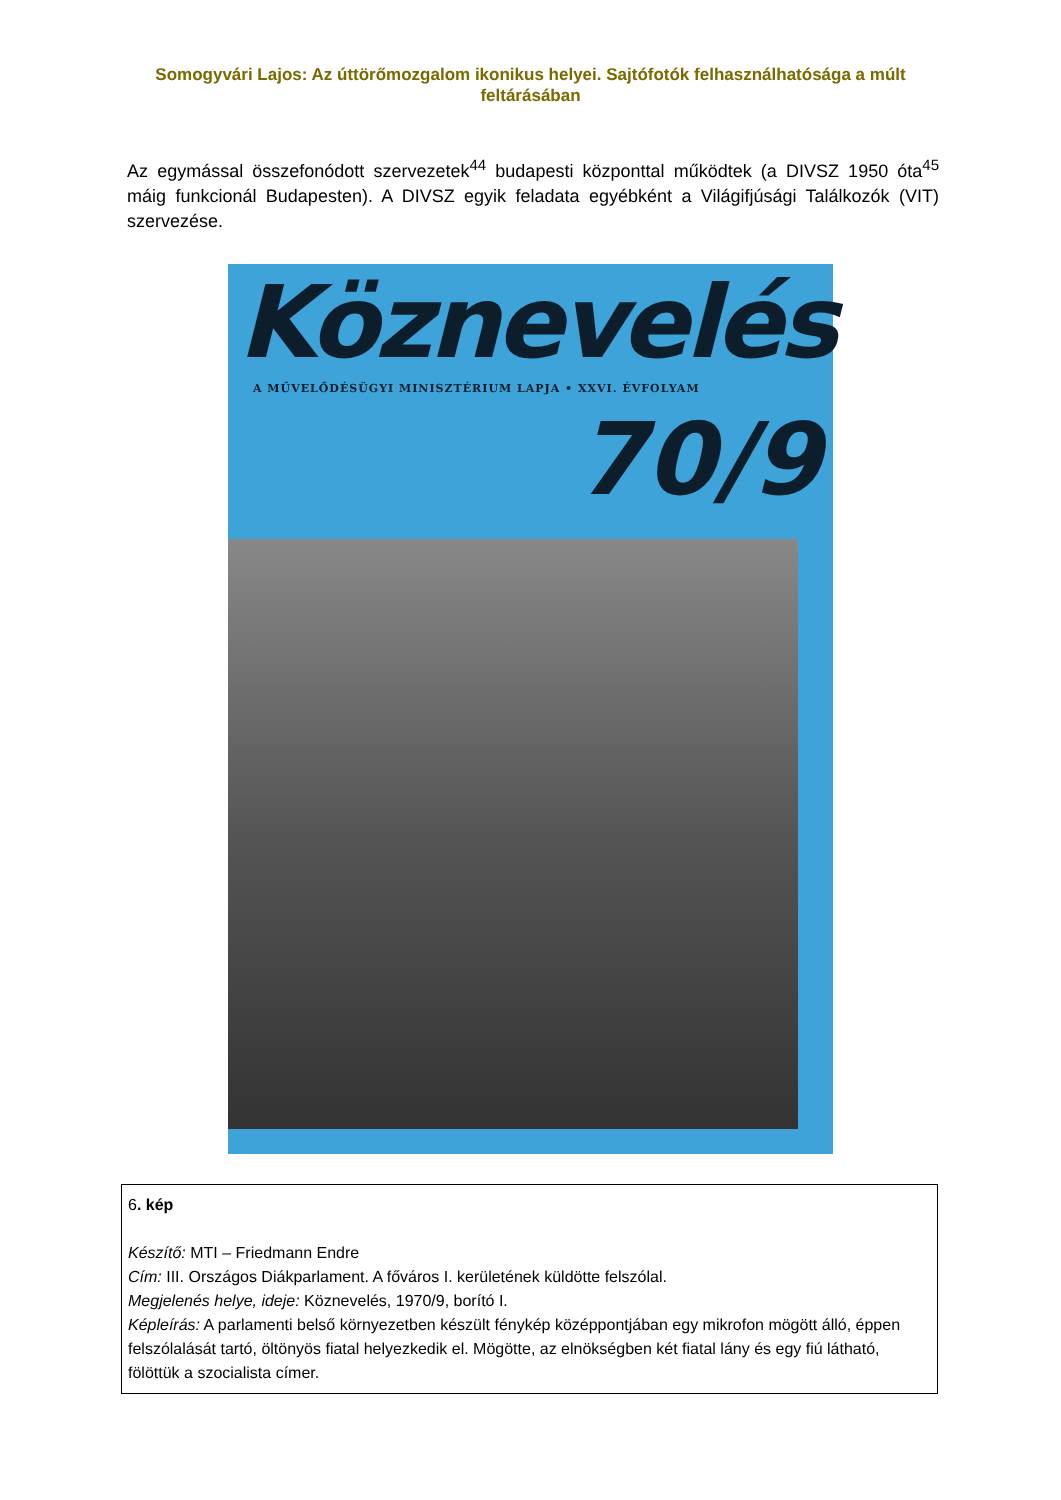Somogyvári Lajos: Az úttörőmozgalom ikonikus helyei. Sajtófotók felhasználhatósága a múlt feltárásában
Az egymással összefonódott szervezetek<sup>44</sup> budapesti központtal működtek (a DIVSZ 1950 óta<sup>45</sup> máig funkcionál Budapesten). A DIVSZ egyik feladata egyébként a Világifjúsági Találkozók (VIT) szervezése.
Köznevelés
A MŰVELŐDÉSÜGYI MINISZTÉRIUM LAPJA • XXVI. ÉVFOLYAM
70/9
| 6 . kép Készítő: MTI – Friedmann Endre Cím: III. Országos Diákparlament. A főváros I. kerületének küldötte felszólal. Megjelenés helye, ideje: Köznevelés, 1970/9, borító I. Képleírás: A parlamenti belső környezetben készült fénykép középpontjában egy mikrofon mögött álló, éppen felszólalását tartó, öltönyös fiatal helyezkedik el. Mögötte, az elnökségben két fiatal lány és egy fiú látható, fölöttük a szocialista címer. |